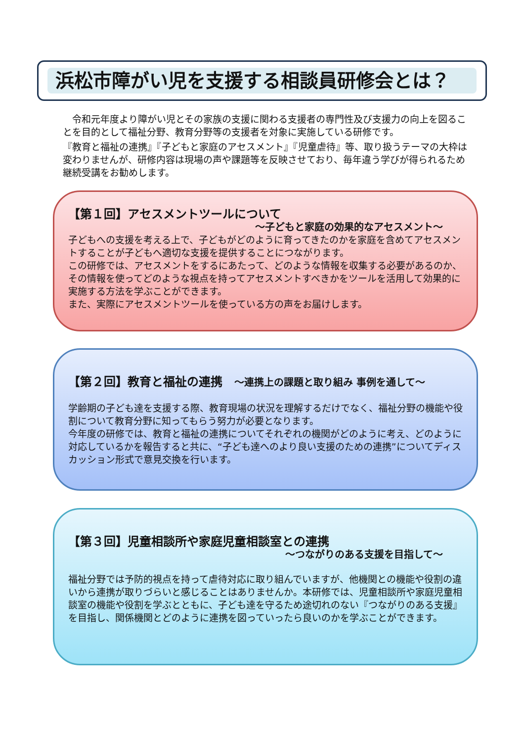浜松市障がい児を支援する相談員研修会とは？
　令和元年度より障がい児とその家族の支援に関わる支援者の専門性及び支援力の向上を図ることを目的として福祉分野、教育分野等の支援者を対象に実施している研修です。
『教育と福祉の連携』『子どもと家庭のアセスメント』『児童虐待』等、取り扱うテーマの大枠は変わりませんが、研修内容は現場の声や課題等を反映させており、毎年違う学びが得られるため継続受講をお勧めします。
【第１回】アセスメントツールについて
～子どもと家庭の効果的なアセスメント～
子どもへの支援を考える上で、子どもがどのように育ってきたのかを家庭を含めてアセスメントすることが子どもへ適切な支援を提供することにつながります。
この研修では、アセスメントをするにあたって、どのような情報を収集する必要があるのか、その情報を使ってどのような視点を持ってアセスメントすべきかをツールを活用して効果的に実施する方法を学ぶことができます。
また、実際にアセスメントツールを使っている方の声をお届けします。
【第２回】教育と福祉の連携　～連携上の課題と取り組み 事例を通して～
学齢期の子ども達を支援する際、教育現場の状況を理解するだけでなく、福祉分野の機能や役割について教育分野に知ってもらう努力が必要となります。
今年度の研修では、教育と福祉の連携についてそれぞれの機関がどのように考え、どのように対応しているかを報告すると共に、“子ども達へのより良い支援のための連携”についてディスカッション形式で意見交換を行います。
【第３回】児童相談所や家庭児童相談室との連携
～つながりのある支援を目指して～
福祉分野では予防的視点を持って虐待対応に取り組んでいますが、他機関との機能や役割の違いから連携が取りづらいと感じることはありませんか。本研修では、児童相談所や家庭児童相談室の機能や役割を学ぶとともに、子ども達を守るため途切れのない『つながりのある支援』を目指し、関係機関とどのように連携を図っていったら良いのかを学ぶことができます。